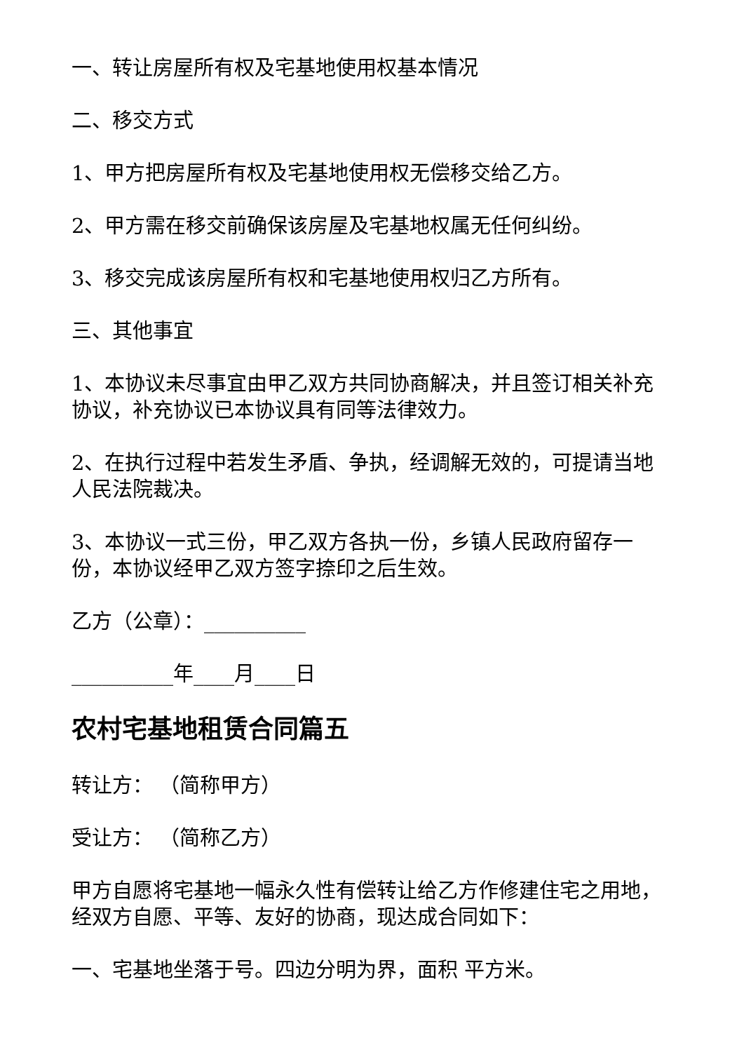一、转让房屋所有权及宅基地使用权基本情况
二、移交方式
1、甲方把房屋所有权及宅基地使用权无偿移交给乙方。
2、甲方需在移交前确保该房屋及宅基地权属无任何纠纷。
3、移交完成该房屋所有权和宅基地使用权归乙方所有。
三、其他事宜
1、本协议未尽事宜由甲乙双方共同协商解决，并且签订相关补充协议，补充协议已本协议具有同等法律效力。
2、在执行过程中若发生矛盾、争执，经调解无效的，可提请当地人民法院裁决。
3、本协议一式三份，甲乙双方各执一份，乡镇人民政府留存一份，本协议经甲乙双方签字捺印之后生效。
乙方（公章）：__________
__________年____月____日
农村宅基地租赁合同篇五
转让方： （简称甲方）
受让方： （简称乙方）
甲方自愿将宅基地一幅永久性有偿转让给乙方作修建住宅之用地，经双方自愿、平等、友好的协商，现达成合同如下：
一、宅基地坐落于号。四边分明为界，面积 平方米。